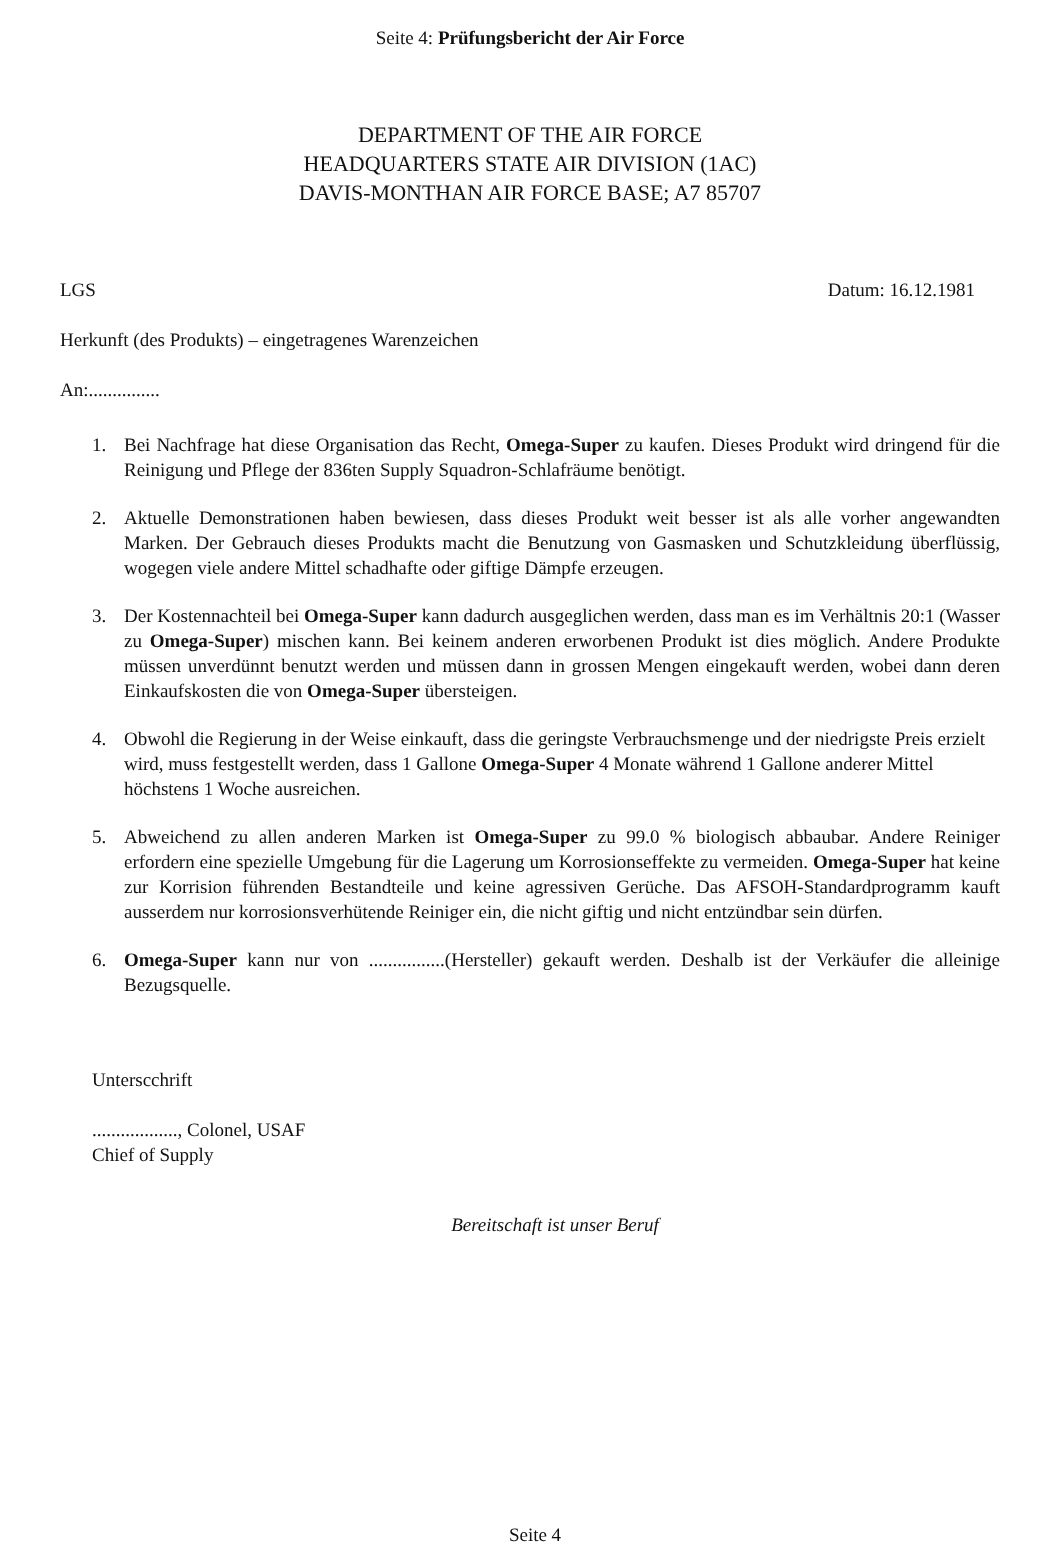Seite 4: Prüfungsbericht der Air Force
DEPARTMENT OF THE AIR FORCE
HEADQUARTERS STATE AIR DIVISION (1AC)
DAVIS-MONTHAN AIR FORCE BASE; A7 85707
LGS Datum: 16.12.1981
Herkunft (des Produkts) – eingetragenes Warenzeichen
An:...............
1. Bei Nachfrage hat diese Organisation das Recht, Omega-Super zu kaufen. Dieses Produkt wird dringend für die Reinigung und Pflege der 836ten Supply Squadron-Schlafräume benötigt.
2. Aktuelle Demonstrationen haben bewiesen, dass dieses Produkt weit besser ist als alle vorher angewandten Marken. Der Gebrauch dieses Produkts macht die Benutzung von Gasmasken und Schutzkleidung überflüssig, wogegen viele andere Mittel schadhafte oder giftige Dämpfe erzeugen.
3. Der Kostennachteil bei Omega-Super kann dadurch ausgeglichen werden, dass man es im Verhältnis 20:1 (Wasser zu Omega-Super) mischen kann. Bei keinem anderen erworbenen Produkt ist dies möglich. Andere Produkte müssen unverdünnt benutzt werden und müssen dann in grossen Mengen eingekauft werden, wobei dann deren Einkaufskosten die von Omega-Super übersteigen.
4. Obwohl die Regierung in der Weise einkauft, dass die geringste Verbrauchsmenge und der niedrigste Preis erzielt wird, muss festgestellt werden, dass 1 Gallone Omega-Super 4 Monate während 1 Gallone anderer Mittel höchstens 1 Woche ausreichen.
5. Abweichend zu allen anderen Marken ist Omega-Super zu 99.0 % biologisch abbaubar. Andere Reiniger erfordern eine spezielle Umgebung für die Lagerung um Korrosionseffekte zu vermeiden. Omega-Super hat keine zur Korrision führenden Bestandteile und keine agressiven Gerüche. Das AFSOH-Standardprogramm kauft ausserdem nur korrosionsverhütende Reiniger ein, die nicht giftig und nicht entzündbar sein dürfen.
6. Omega-Super kann nur von ................(Hersteller) gekauft werden. Deshalb ist der Verkäufer die alleinige Bezugsquelle.
Unterscchrift
.................., Colonel, USAF
Chief of Supply
Bereitschaft ist unser Beruf
Seite 4